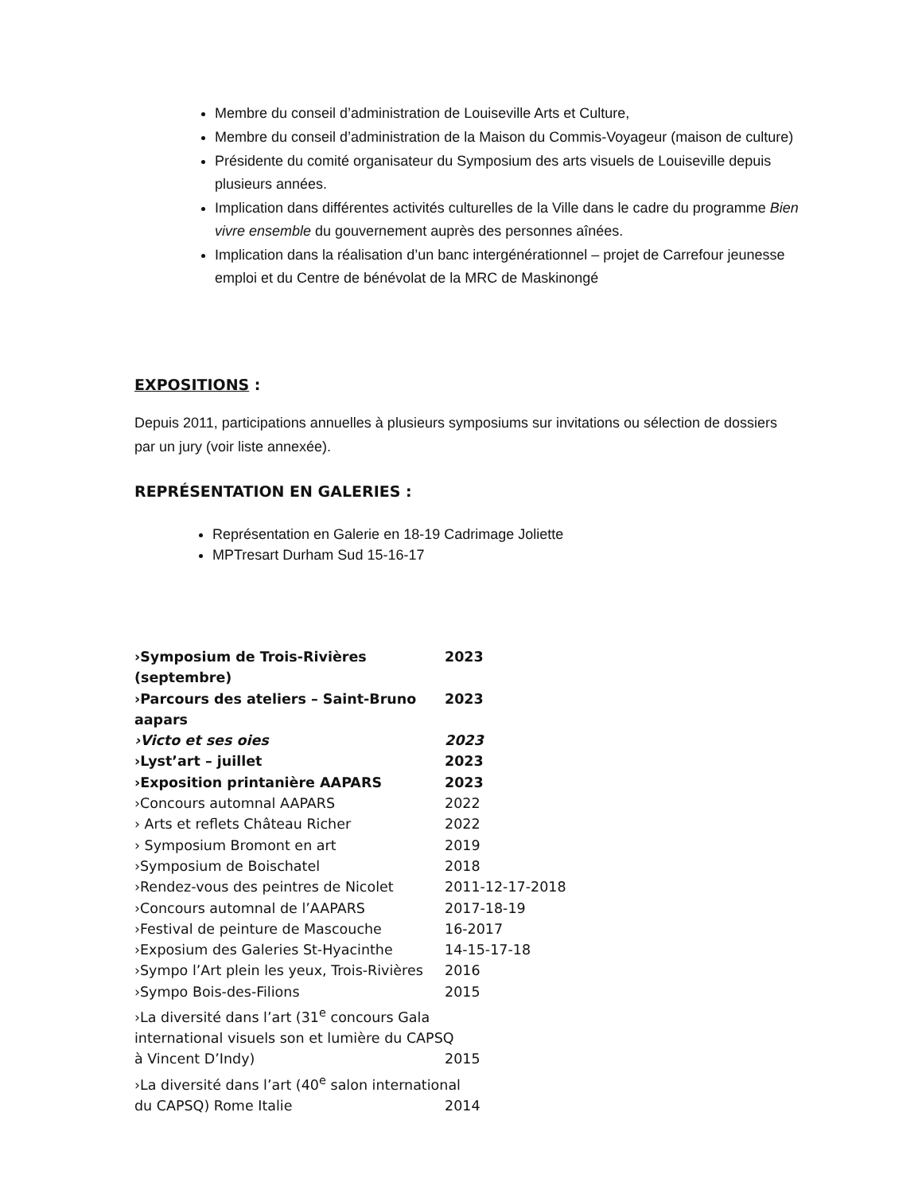Membre du conseil d’administration de Louiseville Arts et Culture,
Membre du conseil d’administration de la Maison du Commis-Voyageur (maison de culture)
Présidente du comité organisateur du Symposium des arts visuels de Louiseville depuis plusieurs années.
Implication dans différentes activités culturelles de la Ville dans le cadre du programme Bien vivre ensemble du gouvernement auprès des personnes aînées.
Implication dans la réalisation d’un banc intergénérationnel – projet de Carrefour jeunesse emploi et du Centre de bénévolat de la MRC de Maskinongé
EXPOSITIONS :
Depuis 2011, participations annuelles à plusieurs symposiums sur invitations ou sélection de dossiers par un jury (voir liste annexée).
REPRÉSENTATION EN GALERIES :
Représentation en Galerie en 18-19 Cadrimage Joliette
MPTresart Durham Sud 15-16-17
›Symposium de Trois-Rivières (septembre) 2023
›Parcours des ateliers – Saint-Bruno aapars 2023
›Victo et ses oies 2023
›Lyst’art – juillet 2023
›Exposition printanière AAPARS 2023
›Concours automnal AAPARS 2022
› Arts et reflets Château Richer 2022
› Symposium Bromont en art 2019
›Symposium de Boischatel 2018
›Rendez-vous des peintres de Nicolet 2011-12-17-2018
›Concours automnal de l’AAPARS 2017-18-19
›Festival de peinture de Mascouche 16-2017
›Exposium des Galeries St-Hyacinthe 14-15-17-18
›Sympo l’Art plein les yeux, Trois-Rivières 2016
›Sympo Bois-des-Filions 2015
›La diversité dans l’art (31<sup>e</sup> concours Gala
international visuels son et lumière du CAPSQ
à Vincent D’Indy) 2015
›La diversité dans l’art (40<sup>e</sup> salon international
du CAPSQ) Rome Italie 2014